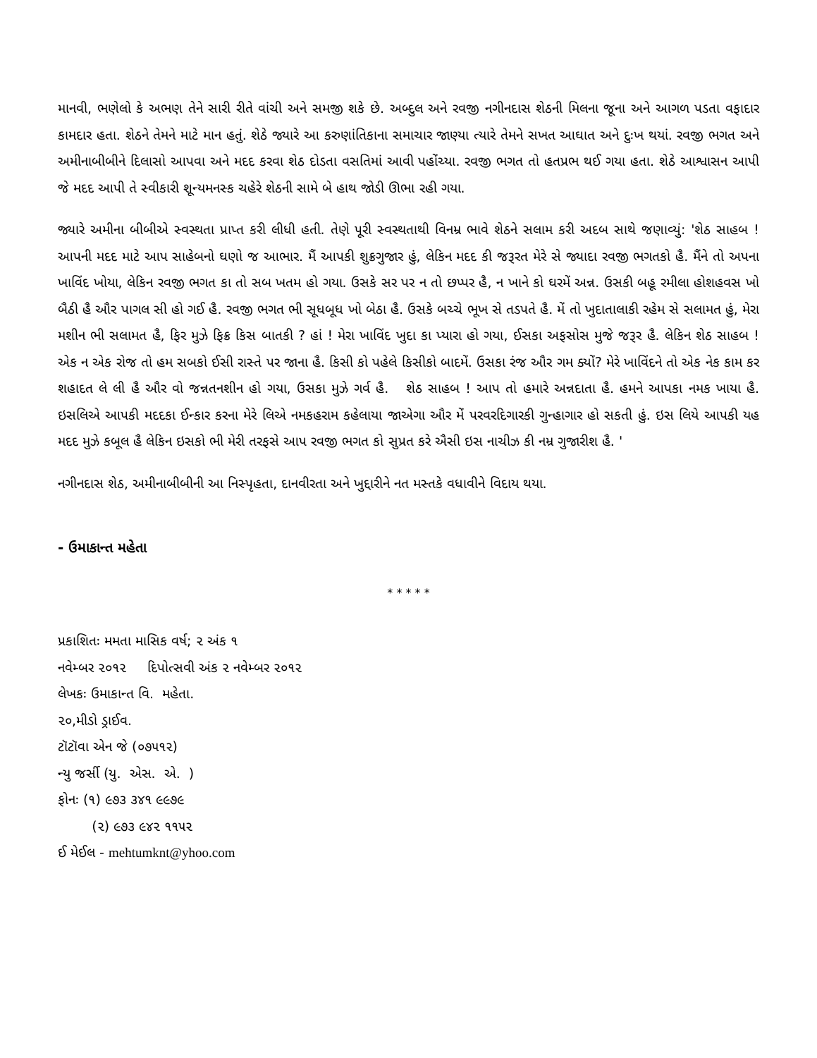માનવી, ભણેલો કે અભણ તેને સારી રીતે વાંચી અને સમજી શકે છે. અબ્દુલ અને રવજી નગીનદાસ શેઠની મિલના જૂના અને આગળ પડતા વફાદાર કામદાર હતા. શેઠને તેમને માટે માન હતું. શેઠે જ્યારે આ કરુણાંતિકાના સમાચાર જાણ્યા ત્યારે તેમને સખત આઘાત અને દુઃખ થયાં. રવજી ભગત અને અમીનાબીબીને દિલાસો આપવા અને મદદ કરવા શેઠ દોડતા વસતિમાં આવી પહોંચ્યા. રવજી ભગત તો હતપ્રભ થઈ ગયા હતા. શેઠે આશ્વાસન આપી જે મદદ આપી તે સ્વીકારી શૂન્યમનસ્ક ચહેરે શેઠની સામે બે હાથ જોડી ઊભા રહી ગયા.
જ્યારે અમીના બીબીએ સ્વસ્થતા પ્રાપ્ત કરી લીધી હતી. તેણે પૂરી સ્વસ્થતાથી વિનમ્ર ભાવે શેઠને સલામ કરી અદબ સાથે જણાવ્યું: 'શેઠ સાહબ ! આપની મદદ માટે આપ સાહેબનો ઘણો જ આભાર. મૈં આપકી શુક્રગુજાર હું, લેકિન મદદ કી જરૂરત મેરે સે જ્યાદા રવજી ભગતકો હૈ. મૈંને તો અપના ખાવિંદ ખોયા, લેકિન રવજી ભગત કા તો સબ ખતમ હો ગયા. ઉસકે સર પર ન તો છપ્પર હૈ, ન ખાને કો ઘરમેં અન્ન. ઉસકી બહૂ રમીલા હોશહવસ ખો બૈઠી હૈ ઔર પાગલ સી હો ગઈ હૈ. રવજી ભગત ભી સૂધબૂધ ખો બેઠા હૈ. ઉસકે બચ્ચે ભૂખ સે તડપતે હૈ. મેં તો ખુદાતાલાકી રહેમ સે સલામત હું, મેરા મશીન ભી સલામત હૈ, ફિર મુઝે ફિક્ર કિસ બાતકી ? હાં ! મેરા ખાવિંદ ખુદા કા પ્યારા હો ગયા, ઈસકા અફસોસ મુજે જરૂર હૈ. લેકિન શેઠ સાહબ ! એક ન એક રોજ તો હમ સબકો ઈસી રાસ્તે પર જાના હૈ. કિસી કો પહેલે કિસીકો બાદમેં. ઉસકા રંજ ઔર ગમ ક્યોં? મેરે ખાવિંદને તો એક નેક કામ કર શહાદત લે લી હૈ ઔર વો જન્નતનશીન હો ગયા, ઉસકા મુઝે ગર્વ હૈ. શેઠ સાહબ ! આપ તો હમારે અન્નદાતા હૈ. હમને આપકા નમક ખાયા હૈ. ઇસલિએ આપકી મદદકા ઈન્કાર કરના મેરે લિએ નમકહરામ કહેલાયા જાએગા ઔર મેં પરવરદિગારકી ગુન્હાગાર હો સકતી હું. ઇસ લિયે આપકી યહ મદદ મુઝે કબૂલ હૈ લેકિન ઇસકો ભી મેરી તરફસે આપ રવજી ભગત કો સુપ્રત કરે ઐસી ઇસ નાચીઝ કી નમ્ર ગુજારીશ હૈ. '
નગીનદાસ શેઠ, અમીનાબીબીની આ નિસ્પૃહતા, દાનવીરતા અને ખુદ્દારીને નત મસ્તકે વધાવીને વિદાય થયા.
- ઉમાકાન્ત મહેતા
* * * * *
પ્રકાશિતઃ મમતા માસિક વર્ષ; ૨ અંક ૧
નવેમ્બર ૨૦૧૨ દિપોત્સવી અંક ૨ નવેમ્બર ૨૦૧૨
લેખકઃ ઉમાકાન્ત વિ. મહેતા.
૨૦,મીડો ડ્રાઈવ.
ટૉટૉવા એન જે (૦૭૫૧૨)
ન્યુ જર્સી (યુ. એસ. એ. )
ફોનઃ (૧) ૯૭૩ ૩૪૧ ૯૯૭૯
(૨) ૯૭૩ ૯૪૨ ૧૧૫૨
ઈ મેઈલ - mehtumknt@yhoo.com